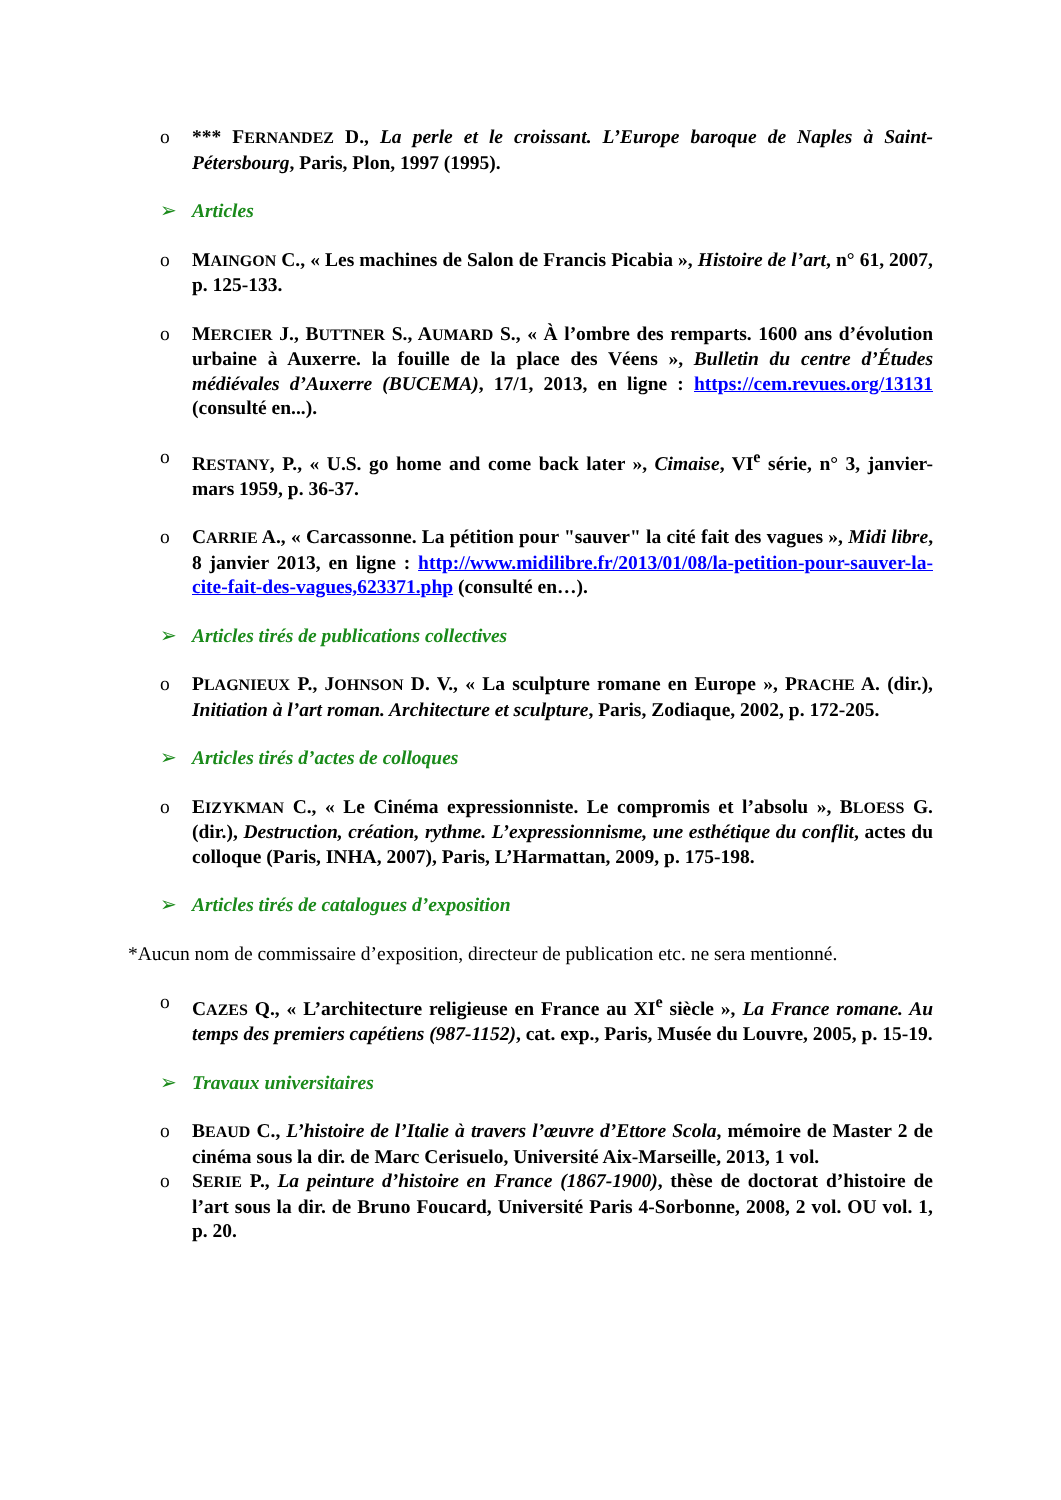o *** FERNANDEZ D., La perle et le croissant. L’Europe baroque de Naples à Saint-Pétersbourg, Paris, Plon, 1997 (1995).
➢ Articles
o MAINGON C., « Les machines de Salon de Francis Picabia », Histoire de l’art, n° 61, 2007, p. 125-133.
o MERCIER J., BUTTNER S., AUMARD S., « À l’ombre des remparts. 1600 ans d’évolution urbaine à Auxerre. la fouille de la place des Véens », Bulletin du centre d’Études médiévales d’Auxerre (BUCEMA), 17/1, 2013, en ligne : https://cem.revues.org/13131 (consulté en...).
o RESTANY, P., « U.S. go home and come back later », Cimaise, VI<sup>e</sup> série, n° 3, janvier-mars 1959, p. 36-37.
o CARRIE A., « Carcassonne. La pétition pour "sauver" la cité fait des vagues », Midi libre, 8 janvier 2013, en ligne : http://www.midilibre.fr/2013/01/08/la-petition-pour-sauver-la-cite-fait-des-vagues,623371.php (consulté en…).
➢ Articles tirés de publications collectives
o PLAGNIEUX P., JOHNSON D. V., « La sculpture romane en Europe », PRACHE A. (dir.), Initiation à l’art roman. Architecture et sculpture, Paris, Zodiaque, 2002, p. 172-205.
➢ Articles tirés d’actes de colloques
o EIZYKMAN C., « Le Cinéma expressionniste. Le compromis et l’absolu », BLOESS G. (dir.), Destruction, création, rythme. L’expressionnisme, une esthétique du conflit, actes du colloque (Paris, INHA, 2007), Paris, L’Harmattan, 2009, p. 175-198.
➢ Articles tirés de catalogues d’exposition
*Aucun nom de commissaire d’exposition, directeur de publication etc. ne sera mentionné.
o CAZES Q., « L’architecture religieuse en France au XI<sup>e</sup> siècle », La France romane. Au temps des premiers capétiens (987-1152), cat. exp., Paris, Musée du Louvre, 2005, p. 15-19.
➢ Travaux universitaires
o BEAUD C., L’histoire de l’Italie à travers l’œuvre d’Ettore Scola, mémoire de Master 2 de cinéma sous la dir. de Marc Cerisuelo, Université Aix-Marseille, 2013, 1 vol.
o SERIE P., La peinture d’histoire en France (1867-1900), thèse de doctorat d’histoire de l’art sous la dir. de Bruno Foucard, Université Paris 4-Sorbonne, 2008, 2 vol. OU vol. 1, p. 20.